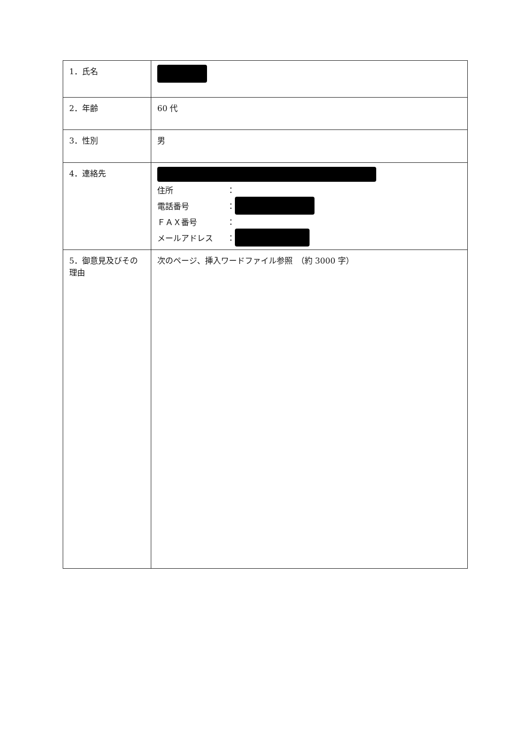| 1．氏名 | |
| 2．年齢 | 60 代 |
| 3．性別 | 男 |
| 4．連絡先 | 住所 ： 電話番号 ： ＦＡＸ番号 ： メールアドレス ： |
| 5．御意見及びその理由 | 次のページ、挿入ワードファイル参照 （約 3000 字） |